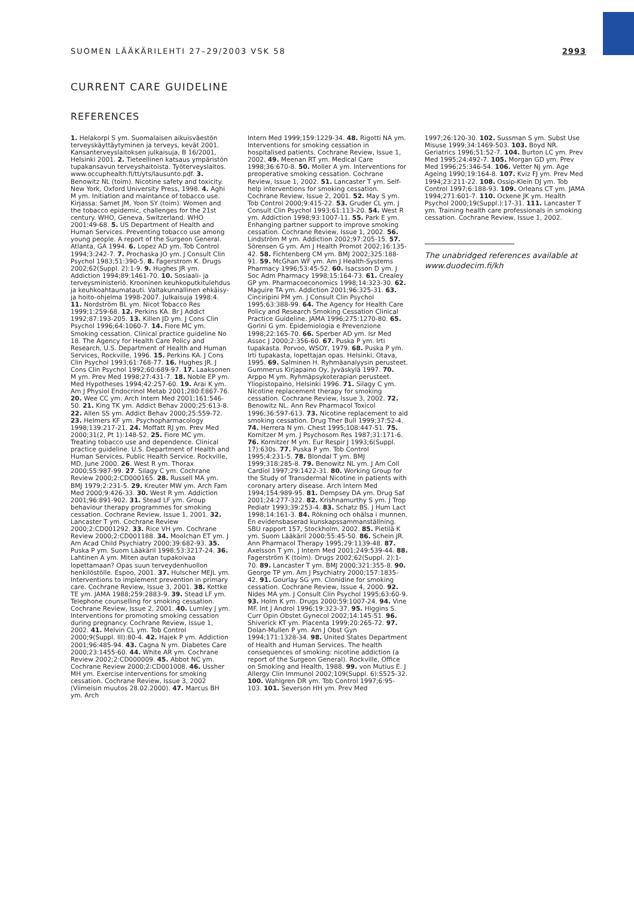SUOMEN LÄÄKÄRILEHTI 27–29/2003 VSK 58 2993
CURRENT CARE GUIDELINE
REFERENCES
1. Helakorpi S ym. Suomalaisen aikuisväestön terveyskäyttäytyminen ja terveys, kevät 2001. Kansanterveyslaitoksen julkaisuja, B 16/2001, Helsinki 2001. 2. Tieteellinen katsaus ympäristön tupakansavun terveyshaitoista. Työterveyslaitos. www.occuphealth.fi/tt/yts/lausunto.pdf. 3. Benowitz NL (toim). Nicotine safety and toxicity. New York, Oxford University Press, 1998. 4. Aghi M ym. Initiation and maintance of tobacco use. Kirjassa: Samet JM, Yoon SY (toim). Women and the tobacco epidemic, challenges for the 21st century. WHO, Geneva, Switzerland. WHO 2001:49-68. 5. US Department of Health and Human Services. Preventing tobacco use among young people. A report of the Surgeon General. Atlanta, GA 1994. 6. Lopez AD ym. Tob Control 1994;3:242-7. 7. Prochaska JO ym. J Consult Clin Psychol 1983;51:390-5. 8. Fagerstrom K. Drugs 2002;62(Suppl. 2):1-9. 9. Hughes JR ym. Addiction 1994;89:1461-70. 10. Sosiaali- ja terveysministeriö. Krooninen keuhkoputkitulehdus ja keuhkoahtaumatauti. Valtakunnallinen ehkäisy- ja hoito-ohjelma 1998-2007. Julkaisuja 1998:4. 11. Nordström BL ym. Nicot Tobacco Res 1999;1:259-68. 12. Perkins KA. Br J Addict 1992;87:193-205. 13. Killen JD ym. J Cons Clin Psychol 1996;64:1060-7. 14. Fiore MC ym. Smoking cessation. Clinical practice guideline No 18. The Agency for Health Care Policy and Research, U.S. Department of Health and Human Services, Rockville, 1996. 15. Perkins KA. J Cons Clin Psychol 1993;61:768-77. 16. Hughes JR. J Cons Clin Psychol 1992;60:689-97. 17. Laaksonen M ym. Prev Med 1998;27:431-7. 18. Noble EP ym. Med Hypotheses 1994;42:257-60. 19. Arai K ym. Am J Physiol Endocrinol Metab 2001;280:E867-76. 20. Wee CC ym. Arch Intern Med 2001;161:546-50. 21. King TK ym. Addict Behav 2000;25:613-8. 22. Allen SS ym. Addict Behav 2000;25:559-72. 23. Helmers KF ym. Psychopharmacology 1998;139:217-21. 24. Moffatt RJ ym. Prev Med 2000;31(2, Pt 1):148-52. 25. Fiore MC ym. Treating tobacco use and dependence. Clinical practice guideline. U.S. Department of Health and Human Services, Public Health Service. Rockville, MD, June 2000. 26. West R ym. Thorax 2000;55:987-99. 27. Silagy C ym. Cochrane Review 2000;2:CD000165. 28. Russell MA ym. BMJ 1979;2:231-5. 29. Kreuter MW ym. Arch Fam Med 2000;9:426-33. 30. West R ym. Addiction 2001;96:891-902. 31. Stead LF ym. Group behaviour therapy programmes for smoking cessation. Cochrane Review, Issue 1, 2001. 32. Lancaster T ym. Cochrane Review 2000;2:CD001292. 33. Rice VH ym. Cochrane Review 2000;2:CD001188. 34. Moolchan ET ym. J Am Acad Child Psychiatry 2000;39:682-93. 35. Puska P ym. Suom Lääkäril 1998;53:3217-24. 36. Lahtinen A ym. Miten autan tupakoivaa lopettamaan? Opas suun terveydenhuollon henkilöstölle. Espoo, 2001. 37. Hulscher MEJL ym. Interventions to implement prevention in primary care. Cochrane Review, Issue 3, 2001. 38. Kottke TE ym. JAMA 1988;259:2883-9. 39. Stead LF ym. Telephone counselling for smoking cessation. Cochrane Review, Issue 2, 2001. 40. Lumley J ym. Interventions for promoting smoking cessation during pregnancy. Cochrane Review, Issue 1, 2002. 41. Melvin CL ym. Tob Control 2000;9(Suppl. III):80-4. 42. Hajek P ym. Addiction 2001;96:485-94. 43. Cagna N ym. Diabetes Care 2000;23:1455-60. 44. White AR ym. Cochrane Review 2002;2:CD000009. 45. Abbot NC ym. Cochrane Review 2000;2:CD001008. 46. Ussher MH ym. Exercise interventions for smoking cessation. Cochrane Review, Issue 3, 2002 (Viimeisin muutos 28.02.2000). 47. Marcus BH ym. Arch
Intern Med 1999;159:1229-34. 48. Rigotti NA ym. Interventions for smoking cessation in hospitalised patients. Cochrane Review, Issue 1, 2002. 49. Meenan RT ym. Medical Care 1998;36:670-8. 50. Moller A ym. Interventions for preoperative smoking cessation. Cochrane Review, Issue 1, 2002. 51. Lancaster T ym. Self-help interventions for smoking cessation. Cochrane Review, Issue 2, 2001. 52. May S ym. Tob Control 2000;9:415-22. 53. Gruder CL ym. J Consult Clin Psychol 1993;61:113-20. 54. West R ym. Addiction 1998;93:1007-11. 55. Park E ym. Enhanging partner support to improve smoking cessation. Cochrane Review, Issue 1, 2002. 56. Lindström M ym. Addiction 2002;97:205-15. 57. Sörensen G ym. Am J Health Promot 2002;16:135-42. 58. Fichtenberg CM ym. BMJ 2002;325:188-91. 59. McGhan WF ym. Am J Health-Systems Pharmacy 1996;53:45-52. 60. Isacsson D ym. J Soc Adm Pharmacy 1998;15:164-73. 61. Crealey GP ym. Pharmacoeconomics 1998;14:323-30. 62. Maguire TA ym. Addiction 2001;96:325-31. 63. Cinciripini PM ym. J Consult Clin Psychol 1995;63:388-99. 64. The Agency for Health Care Policy and Research Smoking Cessation Clinical Practice Guideline. JAMA 1996;275:1270-80. 65. Gorini G ym. Epidemiologia e Prevenzione 1998;22:165-70. 66. Sperber AD ym. Isr Med Assoc J 2000;2:356-60. 67. Puska P ym. Irti tupakasta. Porvoo, WSOY, 1979. 68. Puska P ym. Irti tupakasta, lopettajan opas. Helsinki, Otava, 1995. 69. Salminen H. Ryhmäanalyysin perusteet. Gummerus Kirjapaino Oy, Jyväskylä 1997. 70. Arppo M ym. Ryhmäpsykoterapian perusteet. Yliopistopaino, Helsinki 1996. 71. Silagy C ym. Nicotine replacement therapy for smoking cessation. Cochrane Review, Issue 3, 2002. 72. Benowitz NL. Ann Rev Pharmacol Toxicol 1996;36:597-613. 73. Nicotine replacement to aid smoking cessation. Drug Ther Bull 1999;37:52-4. 74. Herrera N ym. Chest 1995;108:447-51. 75. Kornitzer M ym. J Psychosom Res 1987;31:171-6. 76. Kornitzer M ym. Eur Respir J 1993;6(Suppl. 17):630s. 77. Puska P ym. Tob Control 1995;4:231-5. 78. Blondal T ym. BMJ 1999;318:285-8. 79. Benowitz NL ym. J Am Coll Cardiol 1997;29:1422-31. 80. Working Group for the Study of Transdermal Nicotine in patients with coronary artery disease. Arch Intern Med 1994;154:989-95. 81. Dempsey DA ym. Drug Saf 2001;24:277-322. 82. Krishnamurthy S ym. J Trop Pediatr 1993;39:253-4. 83. Schatz BS. J Hum Lact 1998;14:161-3. 84. Rökning och ohälsa i munnen. En evidensbaserad kunskapssammanställning. SBU rapport 157, Stockholm, 2002. 85. Pietilä K ym. Suom Lääkäril 2000;55:45-50. 86. Schein JR. Ann Pharmacol Therapy 1995;29:1139-48. 87. Axelsson T ym. J Intern Med 2001;249:539-44. 88. Fagerström K (toim). Drugs 2002;62(Suppl. 2):1-70. 89. Lancaster T ym. BMJ 2000;321:355-8. 90. George TP ym. Am J Psychiatry 2000;157:1835-42. 91. Gourlay SG ym. Clonidine for smoking cessation. Cochrane Review, Issue 4, 2000. 92. Nides MA ym. J Consult Clin Psychol 1995;63:60-9. 93. Holm K ym. Drugs 2000;59:1007-24. 94. Vine MF. Int J Androl 1996;19:323-37. 95. Higgins S. Curr Opin Obstet Gynecol 2002;14:145-51. 96. Shiverick KT ym. Placenta 1999;20:265-72. 97. Dolan-Mullen P ym. Am J Obst Gyn 1994;171:1328-34. 98. United States Department of Health and Human Services. The health consequences of smoking: nicotine addiction (a report of the Surgeon General). Rockville, Office on Smoking and Health, 1988. 99. von Mutius E. J Allergy Clin Immunol 2002;109(Suppl. 6):S525-32. 100. Wahlgren DR ym. Tob Control 1997;6:95-103. 101. Severson HH ym. Prev Med
1997;26:120-30. 102. Sussman S ym. Subst Use Misuse 1999;34:1469-503. 103. Boyd NR. Geriatrics 1996;51:52-7. 104. Burton LC ym. Prev Med 1995;24:492-7. 105. Morgan GD ym. Prev Med 1996;25:346-54. 106. Vetter NJ ym. Age Ageing 1990;19:164-8. 107. Kviz FJ ym. Prev Med 1994;23:211-22. 108. Ossip-Klein DJ ym. Tob Control 1997;6:188-93. 109. Orleans CT ym. JAMA 1994;271:601-7. 110. Ockene JK ym. Health Psychol 2000;19(Suppl.):17-31. 111. Lancaster T ym. Training health care professionals in smoking cessation. Cochrane Review, Issue 1, 2002.
The unabridged references available at www.duodecim.fi/kh